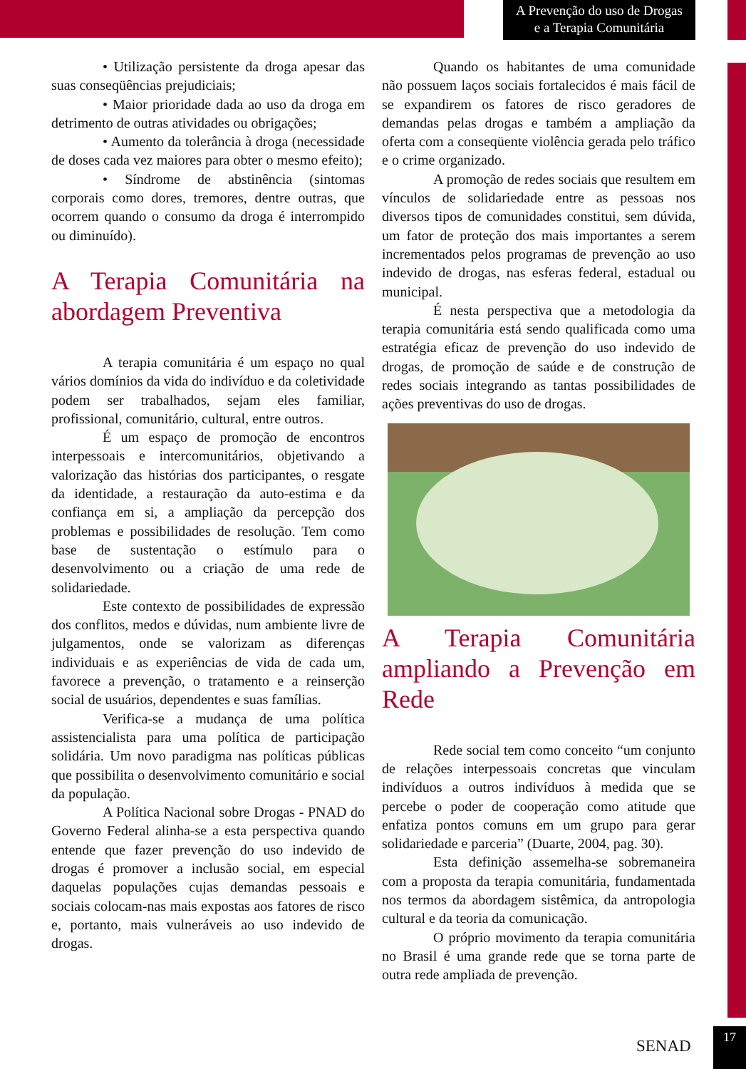A Prevenção do uso de Drogas
e a Terapia Comunitária
• Utilização persistente da droga apesar das suas conseqüências prejudiciais;
• Maior prioridade dada ao uso da droga em detrimento de outras atividades ou obrigações;
• Aumento da tolerância à droga (necessidade de doses cada vez maiores para obter o mesmo efeito);
• Síndrome de abstinência (sintomas corporais como dores, tremores, dentre outras, que ocorrem quando o consumo da droga é interrompido ou diminuído).
A Terapia Comunitária na abordagem Preventiva
A terapia comunitária é um espaço no qual vários domínios da vida do indivíduo e da coletividade podem ser trabalhados, sejam eles familiar, profissional, comunitário, cultural, entre outros.
É um espaço de promoção de encontros interpessoais e intercomunitários, objetivando a valorização das histórias dos participantes, o resgate da identidade, a restauração da auto-estima e da confiança em si, a ampliação da percepção dos problemas e possibilidades de resolução. Tem como base de sustentação o estímulo para o desenvolvimento ou a criação de uma rede de solidariedade.
Este contexto de possibilidades de expressão dos conflitos, medos e dúvidas, num ambiente livre de julgamentos, onde se valorizam as diferenças individuais e as experiências de vida de cada um, favorece a prevenção, o tratamento e a reinserção social de usuários, dependentes e suas famílias.
Verifica-se a mudança de uma política assistencialista para uma política de participação solidária. Um novo paradigma nas políticas públicas que possibilita o desenvolvimento comunitário e social da população.
A Política Nacional sobre Drogas - PNAD do Governo Federal alinha-se a esta perspectiva quando entende que fazer prevenção do uso indevido de drogas é promover a inclusão social, em especial daquelas populações cujas demandas pessoais e sociais colocam-nas mais expostas aos fatores de risco e, portanto, mais vulneráveis ao uso indevido de drogas.
Quando os habitantes de uma comunidade não possuem laços sociais fortalecidos é mais fácil de se expandirem os fatores de risco geradores de demandas pelas drogas e também a ampliação da oferta com a conseqüente violência gerada pelo tráfico e o crime organizado.
A promoção de redes sociais que resultem em vínculos de solidariedade entre as pessoas nos diversos tipos de comunidades constitui, sem dúvida, um fator de proteção dos mais importantes a serem incrementados pelos programas de prevenção ao uso indevido de drogas, nas esferas federal, estadual ou municipal.
É nesta perspectiva que a metodologia da terapia comunitária está sendo qualificada como uma estratégia eficaz de prevenção do uso indevido de drogas, de promoção de saúde e de construção de redes sociais integrando as tantas possibilidades de ações preventivas do uso de drogas.
A Terapia Comunitária ampliando a Prevenção em Rede
Rede social tem como conceito “um conjunto de relações interpessoais concretas que vinculam indivíduos a outros indivíduos à medida que se percebe o poder de cooperação como atitude que enfatiza pontos comuns em um grupo para gerar solidariedade e parceria” (Duarte, 2004, pag. 30).
Esta definição assemelha-se sobremaneira com a proposta da terapia comunitária, fundamentada nos termos da abordagem sistêmica, da antropologia cultural e da teoria da comunicação.
O próprio movimento da terapia comunitária no Brasil é uma grande rede que se torna parte de outra rede ampliada de prevenção.
SENAD
17